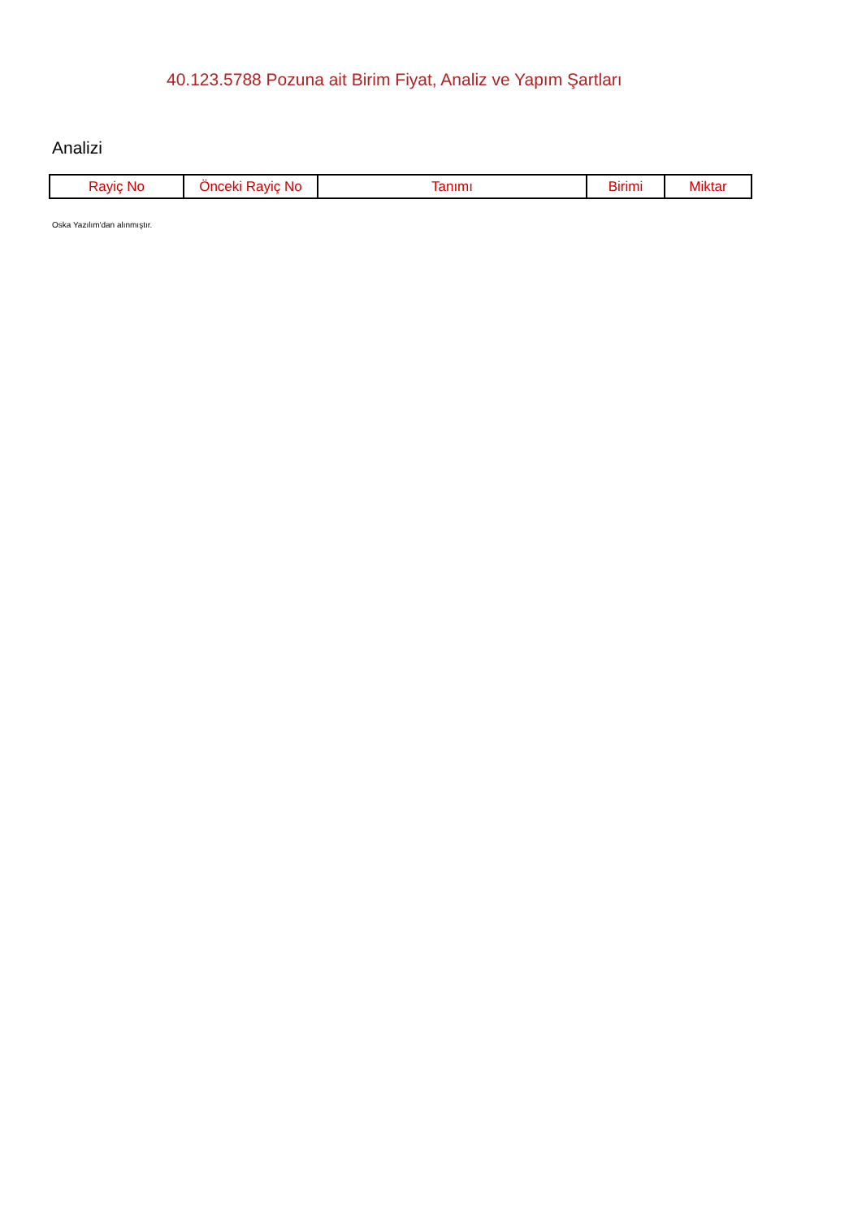40.123.5788 Pozuna ait Birim Fiyat, Analiz ve Yapım Şartları
Analizi
| Rayiç No | Önceki Rayiç No | Tanımı | Birimi | Miktar |
| --- | --- | --- | --- | --- |
Oska Yazılım'dan alınmıştır.